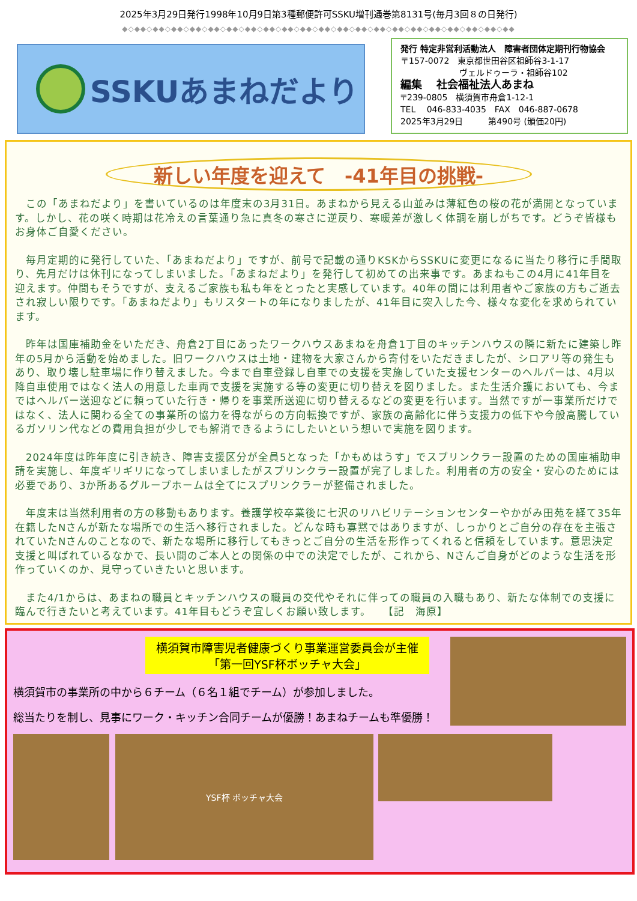2025年3月29日発行1998年10月9日第3種郵便許可SSKU増刊通巻第8131号(毎月3回８の日発行)
◆◇◆◆◇◆◆◇◆◆◇◆◆◇◆◆◇◆◆◇◆◆◇◆◆◇◆◆◇◆◆◇◆◆◇◆◆◇◆◆◇◆◆◇◆◆◇◆◆◇◆◆◇◆◆◇◆◆◇◆◆◇◆◆
SSKUあまねだより
発行 特定非営利活動法人　障害者団体定期刊行物協会
〒157-0072　東京都世田谷区祖師谷3-1-17
　　　　　　　ヴェルドゥーラ・祖師谷102
編集　 社会福祉法人あまね
〒239-0805　横須賀市舟倉1-12-1
TEL　 046-833-4035　FAX　046-887-0678
2025年3月29日　　　第490号 (頒価20円)
新しい年度を迎えて　-41年目の挑戦-
　この「あまねだより」を書いているのは年度末の3月31日。あまねから見える山並みは薄紅色の桜の花が満開となっています。しかし、花の咲く時期は花冷えの言葉通り急に真冬の寒さに逆戻り、寒暖差が激しく体調を崩しがちです。どうぞ皆様もお身体ご自愛ください。
　毎月定期的に発行していた、「あまねだより」ですが、前号で記載の通りKSKからSSKUに変更になるに当たり移行に手間取り、先月だけは休刊になってしまいました。「あまねだより」を発行して初めての出来事です。あまねもこの4月に41年目を迎えます。仲間もそうですが、支えるご家族も私も年をとったと実感しています。40年の間には利用者やご家族の方もご逝去され寂しい限りです。「あまねだより」もリスタートの年になりましたが、41年目に突入した今、様々な変化を求められています。
　昨年は国庫補助金をいただき、舟倉2丁目にあったワークハウスあまねを舟倉1丁目のキッチンハウスの隣に新たに建築し昨年の5月から活動を始めました。旧ワークハウスは土地・建物を大家さんから寄付をいただきましたが、シロアリ等の発生もあり、取り壊し駐車場に作り替えました。今まで自車登録し自車での支援を実施していた支援センターのヘルパーは、4月以降自車使用ではなく法人の用意した車両で支援を実施する等の変更に切り替えを図りました。また生活介護においても、今まではヘルパー送迎などに頼っていた行き・帰りを事業所送迎に切り替えるなどの変更を行います。当然ですが一事業所だけではなく、法人に関わる全ての事業所の協力を得ながらの方向転換ですが、家族の高齢化に伴う支援力の低下や今般高騰しているガソリン代などの費用負担が少しでも解消できるようにしたいという想いで実施を図ります。
　2024年度は昨年度に引き続き、障害支援区分が全員5となった「かもめはうす」でスプリンクラー設置のための国庫補助申請を実施し、年度ギリギリになってしまいましたがスプリンクラー設置が完了しました。利用者の方の安全・安心のためには必要であり、3か所あるグループホームは全てにスプリンクラーが整備されました。
　年度末は当然利用者の方の移動もあります。養護学校卒業後に七沢のリハビリテーションセンターやかがみ田苑を経て35年在籍したNさんが新たな場所での生活へ移行されました。どんな時も寡黙ではありますが、しっかりとご自分の存在を主張されていたNさんのことなので、新たな場所に移行してもきっとご自分の生活を形作ってくれると信頼をしています。意思決定支援と叫ばれているなかで、長い間のご本人との関係の中での決定でしたが、これから、Nさんご自身がどのような生活を形作っていくのか、見守っていきたいと思います。
　また4/1からは、あまねの職員とキッチンハウスの職員の交代やそれに伴っての職員の入職もあり、新たな体制での支援に臨んで行きたいと考えています。41年目もどうぞ宜しくお願い致します。　　【記　海原】
横須賀市障害児者健康づくり事業運営委員会が主催
「第一回YSF杯ボッチャ大会」
横須賀市の事業所の中から６チーム（６名１組でチーム）が参加しました。
総当たりを制し、見事にワーク・キッチン合同チームが優勝！あまねチームも準優勝！
YSF杯 ボッチャ大会